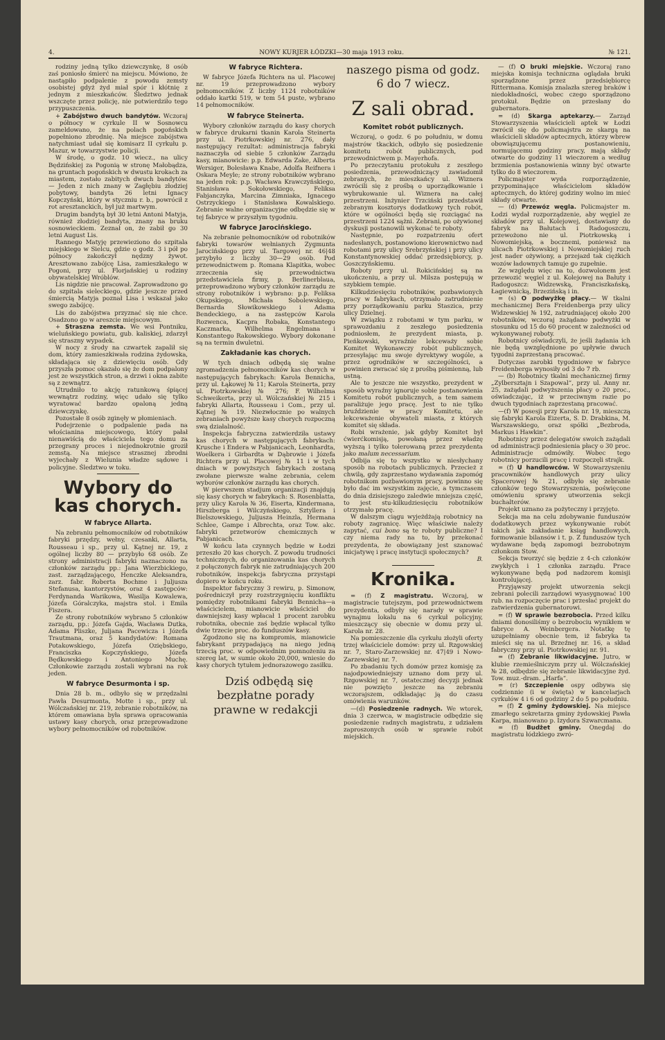4. NOWY KURJER ŁÓDZKI—30 maja 1913 roku. № 121.
rodziny jedną tylko dziewczynkę, 8 osób zaś poniosło śmierć na miejscu. Mówiono, że nastąpiło podpalenie z powodu zemsty osobistej gdyż żyd miał spór i kłótnię z jednym z mieszkańców. Śledztwo jednak wszczęte przez policję, nie potwierdziło tego przypuszczenia.
+ Zabójstwo dwuch bandytów. Wczoraj o północy w cyrkule II w Sosnowcu zameldowano, że na polach pogońskich popełniono zbrodnię. Na miejsce zabójstwa natychmiast udał się komisarz II cyrkułu p. Mazur, w towarzystwie policji.
W środę, o godz. 10 wiecz., na ulicy Będzińskiej za Pogonią w stronę Małobądza, na gruntach pogońskich w dwustu krokach za miastem, zostało zabitych dwuch bandytów. — Jeden z nich znany w Zagłębiu złodziej pobytowy, bandyta 26 letni Ignacy Kopczyński, który w styczniu r. b., powrócił z rot aresztanckich, był już martwym.
Drugim bandytą był 30 letni Antoni Matyja, również złodziej bandyta, znany na bruku sosnowieckiem. Zeznał on, że zabił go 30 letni August Lis.
Rannego Matyję przewieziono do szpitala miejskiego w Sielcu, gdzie o godz. 3 i pół po północy zakończył nędzny żywot. Aresztowano zabójcę Lisa, zamieszkałego w Pogoni, przy ul. Florjańskiej u rodziny obywatelskiej Wróblów.
Lis nigdzie nie pracował. Zaprowadzono go do szpitala sieleckiego, gdzie jeszcze przed śmiercią Matyja poznał Lisa i wskazał jako swego zabójcę.
Lis do zabójstwa przyznać się nie chce. Osadzono go w areszcie miejscowym.
+ Straszna zemsta. We wsi Pontniku, wieluńskiego powiatu, gub. kaliskiej, zdarzył się straszny wypadek.
W nocy z środy na czwartek zapalił się dom, który zamieszkiwała rodzina żydowska, składająca się z dziewięciu osób. Gdy przyszła pomoc okazało się że dom podpalony jest ze wszystkich stron, a drzwi i okna zabite są z zewnątrz.
Utrudniło to akcję ratunkową śpiącej wewnątrz rodziny, więc udało się tylko wyratować bardzo opaloną jedną dziewczynkę.
Pozostałe 8 osób zginęły w płomieniach.
Podejrzenie o podpalenie pada na włościanina miejscowego, który pałał nienawiścią do właściciela tego domu za przegrany proces i niejednokrotnie groził zemstą. Na miejsce strasznej zbrodni wyjechały z Wielunia władze sądowe i policyjne. Śledztwo w toku.
Wybory do kas chorych.
W fabryce Allarta.
Na zebraniu pełnomocników od robotników fabryki przędzy, wełny, czesanki, Allarta, Rousseau i sp., przy ul. Kątnej nr. 19, z ogólnej liczby 80 — przybyło 68 osób. Ze strony administracji fabryki naznaczono na członków zarządu pp.: Jana Wierzbickiego, zast. zarządzającego, Henczke Aleksandra, zarz. fabr. Roberta Bochme i Juljusza Stefanusa, kantorzystów, oraz 4 zastępców: Ferdynanda Warikowa, Wasilja Kowalewa, Józefa Góralczyka, majstra stol. i Emila Fiszera.
Ze strony robotników wybrano 5 członków zarządu, pp.: Józefa Gajda, Wacława Dutka, Adama Pliszke, Juljana Pacewicza i Józefa Trautmana, oraz 5 kandydatów: Romana Potakowskiego, Józefa Oziębskiego, Franciszka Kopczyńskiego, Józefa Będkowskiego i Antoniego Muchę. Członkowie zarządu zostali wybrani na rok jeden.
W fabryce Desurmonta i sp.
Dnia 28 b. m., odbyło się w przędzalni Pawła Desurmonta, Motte i sp., przy ul. Wólczańskiej nr. 219, zebranie robotników, na którem omawiana była sprawa opracowania ustawy kasy chorych, oraz przeprowadzone wybory pełnomocników od robotników.
W fabryce Richtera.
W fabryce Józefa Richtera na ul. Placowej nr. 19 przeprowadzono wybory pełnomocników. Z liczby 1124 robotników oddało kartki 519, w tem 54 puste, wybrano 14 pełnomocników.
W fabryce Steinerta.
Wybory członków zarządu do kasy chorych w fabryce drukarni tkanin Karola Steinerta przy ul. Piotrkowskiej nr. 276, dały następujący rezultat: administracja fabryki naznaczyła od siebie 5 członków Zarządu kasy, mianowicie: p.p. Edwarda Zake, Alberta Wersiger, Bolesława Knabe, Adolfa Reifnera i Oskara Meyle; ze strony robotników wybrano na jeden rok: p.p. Wacława Krawczyńskiego, Stanisława Sokołowskiego, Feliksa Fabjanczyka, Marcina Zimniaka, Ignacego Ostrzyckiego i Stanisława Kowalskiego. Zebranie walne organizacyjne odbędzie się w tej fabryce w przyszłym tygodniu.
W fabryce Jarocińskiego.
Na zebranie pełnomocników od robotników fabryki towarów wełnianych Zygmunta Jarocińskiego przy ul. Targowej nr. 46|48 przybyło z liczby 30—29 osób. Pod przewodnictwem p. Romana Klapitka, wobec zrzeczenia się przewodnictwa przedstawiciela firmy, p. Berlinerblaua, przeprowadzono wybory członków zarządu ze strony robotników i wybrano: p.p. Feliksa Okupskiego, Michała Sobolewskiego, Bernarda Słowikowskiego i Adama Bendeckiego, a na zastępców Karola Rozwenca, Kacpra Robaka, Konstantego Kaczmarka, Wilhelma Engelmana i Konstantego Rakowskiego. Wybory dokonane są na termin dwuletni.
Zakładanie kas chorych.
W tych dniach odbędą się walne zgromadzenia pełnomocników kas chorych w następujących fabrykach: Karola Bennicha, przy ul. Łąkowej № 11; Karola Steinerta, przy ul. Piotrkowskiej № 276; F. Wilhelma Schweikerta, przy ul. Wólczańskiej № 215 i fabryki Allarta, Rousseau i Com., przy ul. Kątnej № 19. Niezwłocznie po walnych zebraniach powyższe kasy chorych rozpoczną swą działalność.
Inspekcja fabryczna zatwierdziła ustawy kas chorych w następujących fabrykach: Krusche i Endera w Pabjanicach, Leonhardta, Woelkera i Girbardta w Dąbrowie i Józefa Richtera przy ul. Placowej № 11 i w tych dniach w powyższych fabrykach zostaną zwołane pierwsze walne zebrania, celem wyborów członków zarządu kas chorych.
W pierwszem stadjum organizacji znajdują się kasy chorych w fabrykach: S. Rosenblatta, przy ulicy Karola № 36, Eiserta, Kindermana, Hirszberga i Wilczyńskiego, Sztyllera i Bielszowskiego, Juljusza Heinzla, Hermana Schlee, Gampe i Albrechta, oraz Tow. akc. fabryki przetworów chemicznych w Pabjanicach.
W końcu lata czynnych będzie w Łodzi przeszło 20 kas chorych. Z powodu trudności technicznych, do organizowania kas chorych z połączonych fabryk nie zatrudniających 200 robotników, inspekcja fabryczna przystąpi dopiero w końcu roku.
Inspektor fabryczny 3 rewiru, p. Simonow, pośredniczył przy rozstrzygnięciu konfliktu pomiędzy robotnikami fabryki Bennicha—a właścicielem, mianowicie właściciel do dawniejszej kasy wpłacał 1 procent zarobku robotnika, obecnie zaś będzie wpłacał tylko dwie trzecie proc. do funduszów kasy.
Zgodzono się na kompromis, mianowicie fabrykant przypadającą na niego jedną trzecią proc. w odpowiednim pomnożeniu za szereg lat, w sumie około 20,000, wniesie do kasy chorych tytułem jednorazowego zasiłku.
Dziś odbędą się bezpłatne porady prawne w redakcji naszego pisma od godz. 6 do 7 wiecz.
Z sali obrad.
Komitet robót publicznych.
Wczoraj, o godz. 6 po południu, w domu majstrów tkackich, odbyło się posiedzenie komitetu robót publicznych, pod przewodnictwem p. Mayerhofa.
Po przeczytaniu protokułu z zeszłego posiedzenia, przewodniczący zawiadomił zebranych, że mieszkańcy ul. Wiznera zwrócili się z prośbą o uporządkowanie i wybrukowanie ul. Wiznera na całej przestrzeni. Inżynier Trzciński przedstawił zebranym kosztorys dodatkowy tych robót, które w ogólności będą się rozciągać na przestrzeni 1224 sążni. Zebrani, po ożywionej dyskusji postanowili wykonać te roboty.
Następnie, po rozpatrzeniu ofert nadesłanych, postanowiono kierownictwo nad robotami przy ulicy Srebrzyńskiej i przy ulicy Konstantynowskiej oddać przedsiębiorcy, p. Goszczyńskiemu.
Roboty przy ul. Rokicińskiej są na ukończeniu, a przy ul. Milsza postępują w szybkiem tempie.
Kilkudziesięciu robotników, pozbawionych pracy w fabrykach, otrzymało zatrudnienie przy porządkowaniu parku Staszica, przy ulicy Dzielnej.
W związku z robotami w tym parku, w sprawozdaniu z zeszłego posiedzenia podniosłem, że prezydent miasta, p. Pieńkowski, wyraźnie lekceważy sobie Komitet Wykonawczy robót publicznych, przesyłając mu swoje dyrektywy wogóle, a przez ogrodników w szczególności, a powinien zwracać się z prośbą piśmienną, lub ustną.
Ale to jeszcze nie wszystko, prezydent w sposób wyraźny ignoruje sobie postanowienia Komitetu robót publicznych, a tem samem paraliżuje jego pracę. Jest to nie tylko bruździenie w pracy Komitetu, ale lekceważenie obywateli miasta, z których komitet się składa.
Robi wrażenie, jak gdyby Komitet był ćwierćkomisją, powołaną przez władzę wyższą i tylko tolerowaną przez prezydenta jako malum necessarium.
Odbija się to wszystko w niesłychany sposób na robotach publicznych. Przecież z chwilą, gdy zaprzestano wydawania zapomóg robotnikom pozbawionym pracy, powinno się było dać im wszystkim zajęcie, a tymczasem do dnia dzisiejszego zaledwie mniejsza część, to jest stu-kilkudziesięciu robotników otrzymało pracę.
W dalszym ciągu wyjeżdżają robotnicy na roboty zagranicę. Więc właściwie należy zapytać, cui bono są te roboty publiczne? I czy niema rady na to, by przekonać prezydenta, że obowiązany jest szanować inicjatywę i pracę instytucji społecznych?
B.
Kronika.
= (f) Z magistratu. Wczoraj, w magistracie tutejszym, pod przewodnictwem prezydenta, odbyły się narady w sprawie wynajmu lokalu na 6 cyrkuł policyjny, mieszczący się obecnie w domu przy ul. Karola nr. 28.
Na pomieszczenie dla cyrkułu złożyli oferty trzej właściciele domów: przy ul. Rzgowskiej nr. 7, Staro-Zarzewskiej nr. 47|49 i Nowo-Zarzewskiej nr. 7.
Po zbadaniu tych domów przez komisję za najodpowiedniejszy uznano dom przy ul. Rzgowskiej nr. 7, ostatecznej decyzji jednak nie powzięto jeszcze na zebraniu wczorajszem, odkładając ją do czasu omówienia warunków.
—(d) Posiedzenie radnych. We wtorek, dnia 3 czerwca, w magistracie odbędzie się posiedzenie radnych magistratu, z udziałem zaproszonych osób w sprawie robót miejskich.
— (f) O bruki miejskie. Wczoraj rano miejska komisja techniczna oglądała bruki sporządzone przez przedsiębiorcę Rittermana. Komisja znalazła szereg braków i niedokładności, wobec czego sporządzono protokuł. Będzie on przesłany do gubernatora.
= (d) Skarga aptekarzy.— Zarząd Stowarzyszenia właścicieli aptek w Łodzi zwrócił się do policmajstra ze skargą na właścicieli składów aptecznych, którzy wbrew obowiązującemu postanowieniu, normującemu godziny pracy, mają składy otwarte do godziny 11 wieczorem a według brzmienia postanowienia winny być otwarte tylko do 8 wieczorem.
Policmajster wyda rozporządzenie, przypominające właścicielom składów aptecznych, do której godziny wolno im mieć składy otwarte.
— (d) Przewóz węgla. Policmajster m. Łodzi wydał rozporządzenie, aby węgiel ze składów przy ul. Kolejowej, dostawiany do fabryk na Bałutach i Radogoszczu, przewożono nie ul. Piotrkowską i Nowomiejską, a bocznemi, ponieważ na ulicach Piotrkowskiej i Nowomiejskiej ruch jest nader ożywiony, a przejazd tak ciężkich wozów ładownych tamuje go zupełnie.
Ze względu więc na to, dozwolonem jest przewozić węgiel z ul. Kolejowej na Bałuty i Radogoszcz: Widzewską, Franciszkańską, Łagiewnicką, Brzezińską i in.
= (s) O podwyżkę płacy.— W tkalni mechanicznej Bera Freidenberga przy ulicy Widzewskiej № 192, zatrudniającej około 200 robotników, wczoraj zażądano podwyżki w stosunku od 15 do 60 procent w zależności od wykonywanej roboty.
Robotnicy oświadczyli, że jeśli żądania ich nie będą uwzględnione po upływie dwuch tygodni zaprzestaną pracować.
Dotyczas zarobki tygodniowe w fabryce Freidenberga wynosiły od 3 do 7 rb.
— (b) Robotnicy tkalni mechanicznej firmy „Zylbersztajn i Szapowal“, przy ul. Anny nr. 25, zażądali podwyższenia płacy o 20 proc., oświadczając, iż w przeciwnym razie po dwuch tygodniach zaprzestaną pracować.
—(f) W posesji przy Karola nr. 19, mieszczą się fabryki Karola Eizerta, S. D. Drabkina, M. Warszawskiego, oraz spółki „Bezbroda, Markus i Hawkin“.
Robotnicy przez delegatów swoich zażądali od administracji podniesienia płacy o 30 proc. Administracje odmówiły. Wobec tego robotnicy porzucili pracę i rozpoczęli strajk.
= (f) U handlowców. W Stowarzyszeniu pracowników handlowych przy ulicy Spacerowej № 21, odbyło się zebranie członków tego Stowarzyszenia, poświęcone omówieniu sprawy utworzenia sekcji buchalterów.
Projekt uznano za pożyteczny i przyjęto.
Sekcja ma na celu zdobywanie funduszów dodatkowych przez wykonywanie robót takich jak zakładanie ksiąg handlowych, formowanie bilansów i t. p. Z funduszów tych wydawane będą zapomogi bezrobotnym członkom Stow.
Sekcja tworzyć się będzie z 4-ch członków zwykłych i 1 członka zarządu. Prace wykonywane będą pod nadzorem komisji kontrolującej.
Przyjąwszy projekt utworzenia sekcji zebrani polecili zarządowi wyasygnować 100 rub. na rozpoczęcie prac i przesłać projekt do zatwierdzenia gubernatorowi.
= (f) W sprawie bezrobocia. Przed kilku dniami donosiliśmy o bezrobociu wynikłem w fabryce A. Weinbergera. Notatkę tę uzupełniamy obecnie tem, iż fabryka ta mieści się na ul. Brzeźnej nr. 16, a skład fabryczny przy ul. Piotrkowskiej nr. 91.
= (f) Zebranie likwidacyjne. Jutro, w klubie rzemieślniczym przy ul. Wólczańskiej № 28, odbędzie się zebranie likwidacyjne żyd. Tow. muz.-dram. „Harfa“.
= (r) Szczepienie ospy odbywa się codziennie (i w święta) w kancelarjach cyrkułów 4 i 6 od godziny 2 do 5 po południu.
= (f) Z gminy żydowskiej. Na miejsce zmarłego sekretarza gminy żydowskiej Pawła Karpa, mianowano p. Izydora Szwarcmana.
= (f) Budżet gminy. Onegdaj do magistratu łódzkiego zwró-